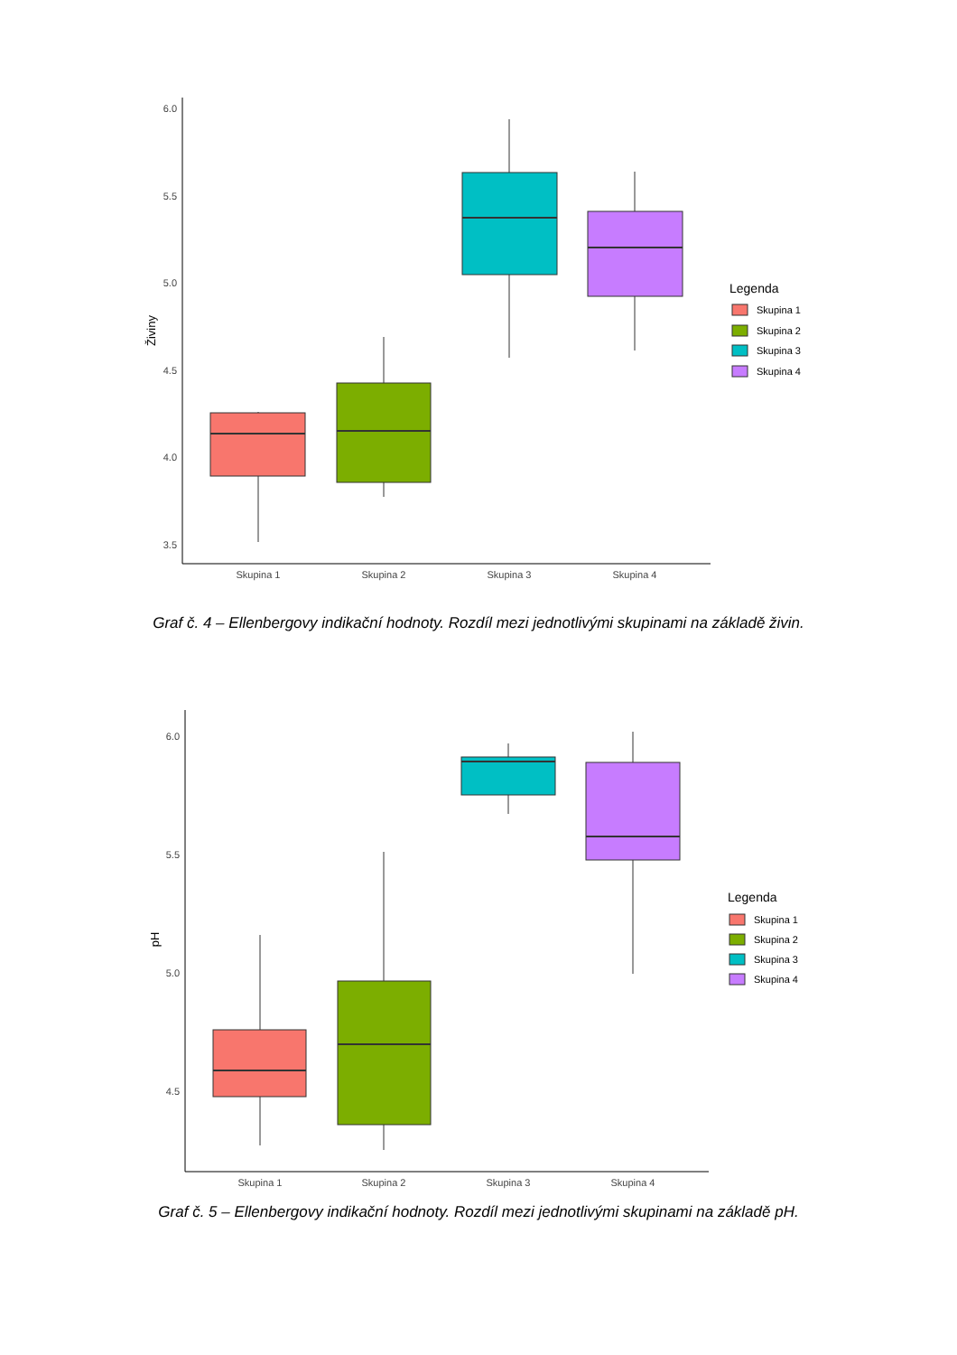6.0
5.5
5.0
4.5
4.0
3.5
Živiny
Skupina 1
Skupina 2
Skupina 3
Skupina 4
Legenda
Skupina 1
Skupina 2
Skupina 3
Skupina 4
Graf č. 4 – Ellenbergovy indikační hodnoty. Rozdíl mezi jednotlivými skupinami na základě živin.
6.0
5.5
5.0
4.5
pH
Skupina 1
Skupina 2
Skupina 3
Skupina 4
Legenda
Skupina 1
Skupina 2
Skupina 3
Skupina 4
Graf č. 5 – Ellenbergovy indikační hodnoty. Rozdíl mezi jednotlivými skupinami na základě pH.